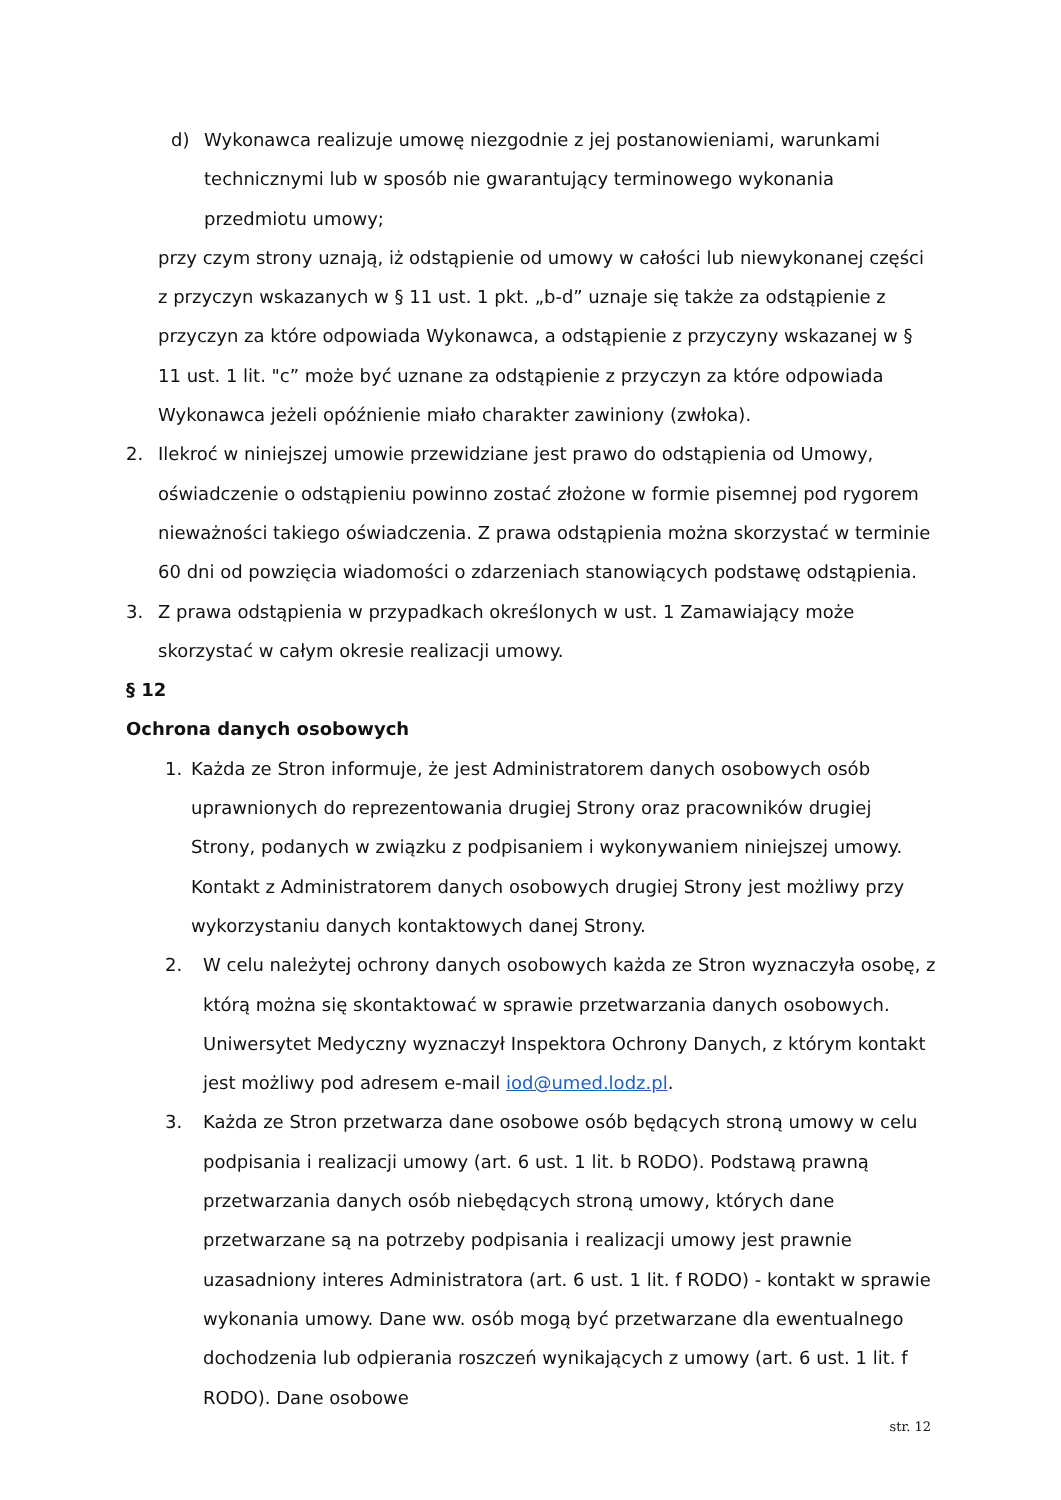d) Wykonawca realizuje umowę niezgodnie z jej postanowieniami, warunkami technicznymi lub w sposób nie gwarantujący terminowego wykonania przedmiotu umowy;
przy czym strony uznają, iż odstąpienie od umowy w całości lub niewykonanej części z przyczyn wskazanych w § 11 ust. 1 pkt. „b-d” uznaje się także za odstąpienie z przyczyn za które odpowiada Wykonawca, a odstąpienie z przyczyny wskazanej w § 11 ust. 1 lit. "c” może być uznane za odstąpienie z przyczyn za które odpowiada Wykonawca jeżeli opóźnienie miało charakter zawiniony (zwłoka).
2. Ilekroć w niniejszej umowie przewidziane jest prawo do odstąpienia od Umowy, oświadczenie o odstąpieniu powinno zostać złożone w formie pisemnej pod rygorem nieważności takiego oświadczenia. Z prawa odstąpienia można skorzystać w terminie 60 dni od powzięcia wiadomości o zdarzeniach stanowiących podstawę odstąpienia.
3. Z prawa odstąpienia w przypadkach określonych w ust. 1 Zamawiający może skorzystać w całym okresie realizacji umowy.
§ 12
Ochrona danych osobowych
1. Każda ze Stron informuje, że jest Administratorem danych osobowych osób uprawnionych do reprezentowania drugiej Strony oraz pracowników drugiej Strony, podanych w związku z podpisaniem i wykonywaniem niniejszej umowy. Kontakt z Administratorem danych osobowych drugiej Strony jest możliwy przy wykorzystaniu danych kontaktowych danej Strony.
2. W celu należytej ochrony danych osobowych każda ze Stron wyznaczyła osobę, z którą można się skontaktować w sprawie przetwarzania danych osobowych. Uniwersytet Medyczny wyznaczył Inspektora Ochrony Danych, z którym kontakt jest możliwy pod adresem e-mail iod@umed.lodz.pl.
3. Każda ze Stron przetwarza dane osobowe osób będących stroną umowy w celu podpisania i realizacji umowy (art. 6 ust. 1 lit. b RODO). Podstawą prawną przetwarzania danych osób niebędących stroną umowy, których dane przetwarzane są na potrzeby podpisania i realizacji umowy jest prawnie uzasadniony interes Administratora (art. 6 ust. 1 lit. f RODO) - kontakt w sprawie wykonania umowy. Dane ww. osób mogą być przetwarzane dla ewentualnego dochodzenia lub odpierania roszczeń wynikających z umowy (art. 6 ust. 1 lit. f RODO). Dane osobowe
str. 12